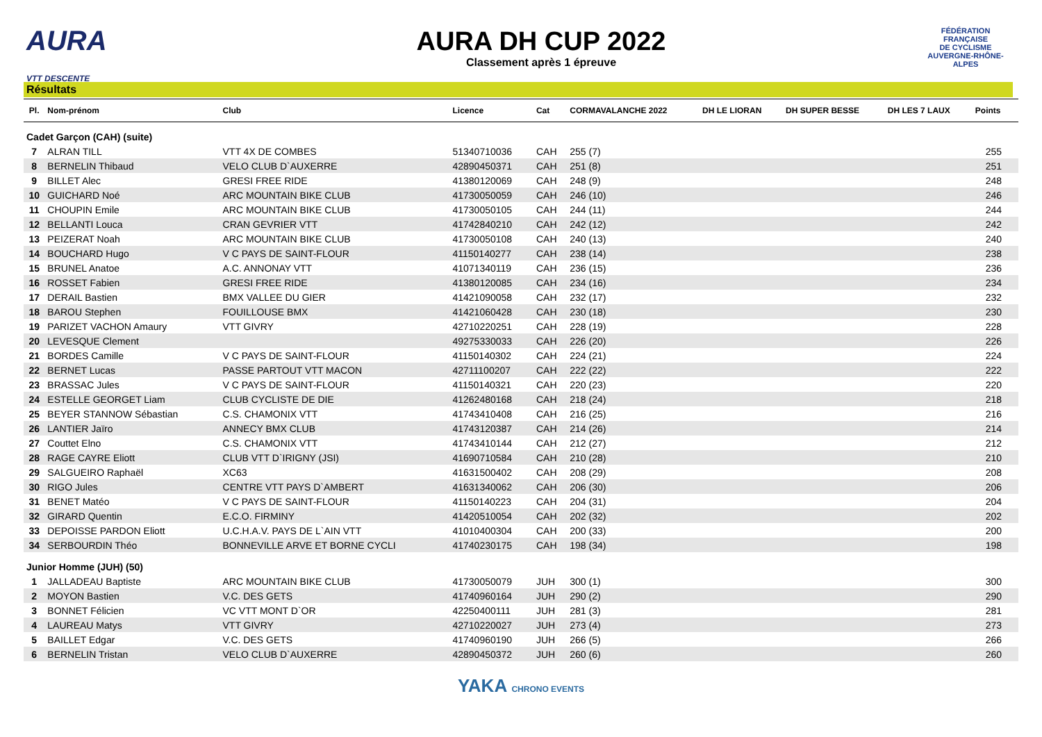AURA
VTT DESCENTE
AURA DH CUP 2022
Classement après 1 épreuve
FÉDÉRATION
FRANÇAISE
DE CYCLISME
AUVERGNE-RHÔNE-ALPES
Résultats
| Pl. | Nom-prénom | Club | Licence | Cat | CORMAVALANCHE 2022 | DH LE LIORAN | DH SUPER BESSE | DH LES 7 LAUX | Points |
| --- | --- | --- | --- | --- | --- | --- | --- | --- | --- |
| Cadet Garçon (CAH) (suite) | | | | | | | | | |
| 7 | ALRAN TILL | VTT 4X DE COMBES | 51340710036 | CAH | 255 (7) | | | | 255 |
| 8 | BERNELIN Thibaud | VELO CLUB D`AUXERRE | 42890450371 | CAH | 251 (8) | | | | 251 |
| 9 | BILLET Alec | GRESI FREE RIDE | 41380120069 | CAH | 248 (9) | | | | 248 |
| 10 | GUICHARD Noé | ARC MOUNTAIN BIKE CLUB | 41730050059 | CAH | 246 (10) | | | | 246 |
| 11 | CHOUPIN Emile | ARC MOUNTAIN BIKE CLUB | 41730050105 | CAH | 244 (11) | | | | 244 |
| 12 | BELLANTI Louca | CRAN GEVRIER VTT | 41742840210 | CAH | 242 (12) | | | | 242 |
| 13 | PEIZERAT Noah | ARC MOUNTAIN BIKE CLUB | 41730050108 | CAH | 240 (13) | | | | 240 |
| 14 | BOUCHARD Hugo | V C PAYS DE SAINT-FLOUR | 41150140277 | CAH | 238 (14) | | | | 238 |
| 15 | BRUNEL Anatoe | A.C. ANNONAY VTT | 41071340119 | CAH | 236 (15) | | | | 236 |
| 16 | ROSSET Fabien | GRESI FREE RIDE | 41380120085 | CAH | 234 (16) | | | | 234 |
| 17 | DERAIL Bastien | BMX VALLEE DU GIER | 41421090058 | CAH | 232 (17) | | | | 232 |
| 18 | BAROU Stephen | FOUILLOUSE BMX | 41421060428 | CAH | 230 (18) | | | | 230 |
| 19 | PARIZET VACHON Amaury | VTT GIVRY | 42710220251 | CAH | 228 (19) | | | | 228 |
| 20 | LEVESQUE Clement | | 49275330033 | CAH | 226 (20) | | | | 226 |
| 21 | BORDES Camille | V C PAYS DE SAINT-FLOUR | 41150140302 | CAH | 224 (21) | | | | 224 |
| 22 | BERNET Lucas | PASSE PARTOUT VTT MACON | 42711100207 | CAH | 222 (22) | | | | 222 |
| 23 | BRASSAC Jules | V C PAYS DE SAINT-FLOUR | 41150140321 | CAH | 220 (23) | | | | 220 |
| 24 | ESTELLE GEORGET Liam | CLUB CYCLISTE DE DIE | 41262480168 | CAH | 218 (24) | | | | 218 |
| 25 | BEYER STANNOW Sébastian | C.S. CHAMONIX VTT | 41743410408 | CAH | 216 (25) | | | | 216 |
| 26 | LANTIER Jaïro | ANNECY BMX CLUB | 41743120387 | CAH | 214 (26) | | | | 214 |
| 27 | Couttet Elno | C.S. CHAMONIX VTT | 41743410144 | CAH | 212 (27) | | | | 212 |
| 28 | RAGE CAYRE Eliott | CLUB VTT D`IRIGNY (JSI) | 41690710584 | CAH | 210 (28) | | | | 210 |
| 29 | SALGUEIRO Raphaël | XC63 | 41631500402 | CAH | 208 (29) | | | | 208 |
| 30 | RIGO Jules | CENTRE VTT PAYS D`AMBERT | 41631340062 | CAH | 206 (30) | | | | 206 |
| 31 | BENET Matéo | V C PAYS DE SAINT-FLOUR | 41150140223 | CAH | 204 (31) | | | | 204 |
| 32 | GIRARD Quentin | E.C.O. FIRMINY | 41420510054 | CAH | 202 (32) | | | | 202 |
| 33 | DEPOISSE PARDON Eliott | U.C.H.A.V. PAYS DE L`AIN VTT | 41010400304 | CAH | 200 (33) | | | | 200 |
| 34 | SERBOURDIN Théo | BONNEVILLE ARVE ET BORNE CYCLI | 41740230175 | CAH | 198 (34) | | | | 198 |
| Junior Homme (JUH) (50) | | | | | | | | | |
| 1 | JALLADEAU Baptiste | ARC MOUNTAIN BIKE CLUB | 41730050079 | JUH | 300 (1) | | | | 300 |
| 2 | MOYON Bastien | V.C. DES GETS | 41740960164 | JUH | 290 (2) | | | | 290 |
| 3 | BONNET Félicien | VC VTT MONT D`OR | 42250400111 | JUH | 281 (3) | | | | 281 |
| 4 | LAUREAU Matys | VTT GIVRY | 42710220027 | JUH | 273 (4) | | | | 273 |
| 5 | BAILLET Edgar | V.C. DES GETS | 41740960190 | JUH | 266 (5) | | | | 266 |
| 6 | BERNELIN Tristan | VELO CLUB D`AUXERRE | 42890450372 | JUH | 260 (6) | | | | 260 |
YAKA CHRONO EVENTS